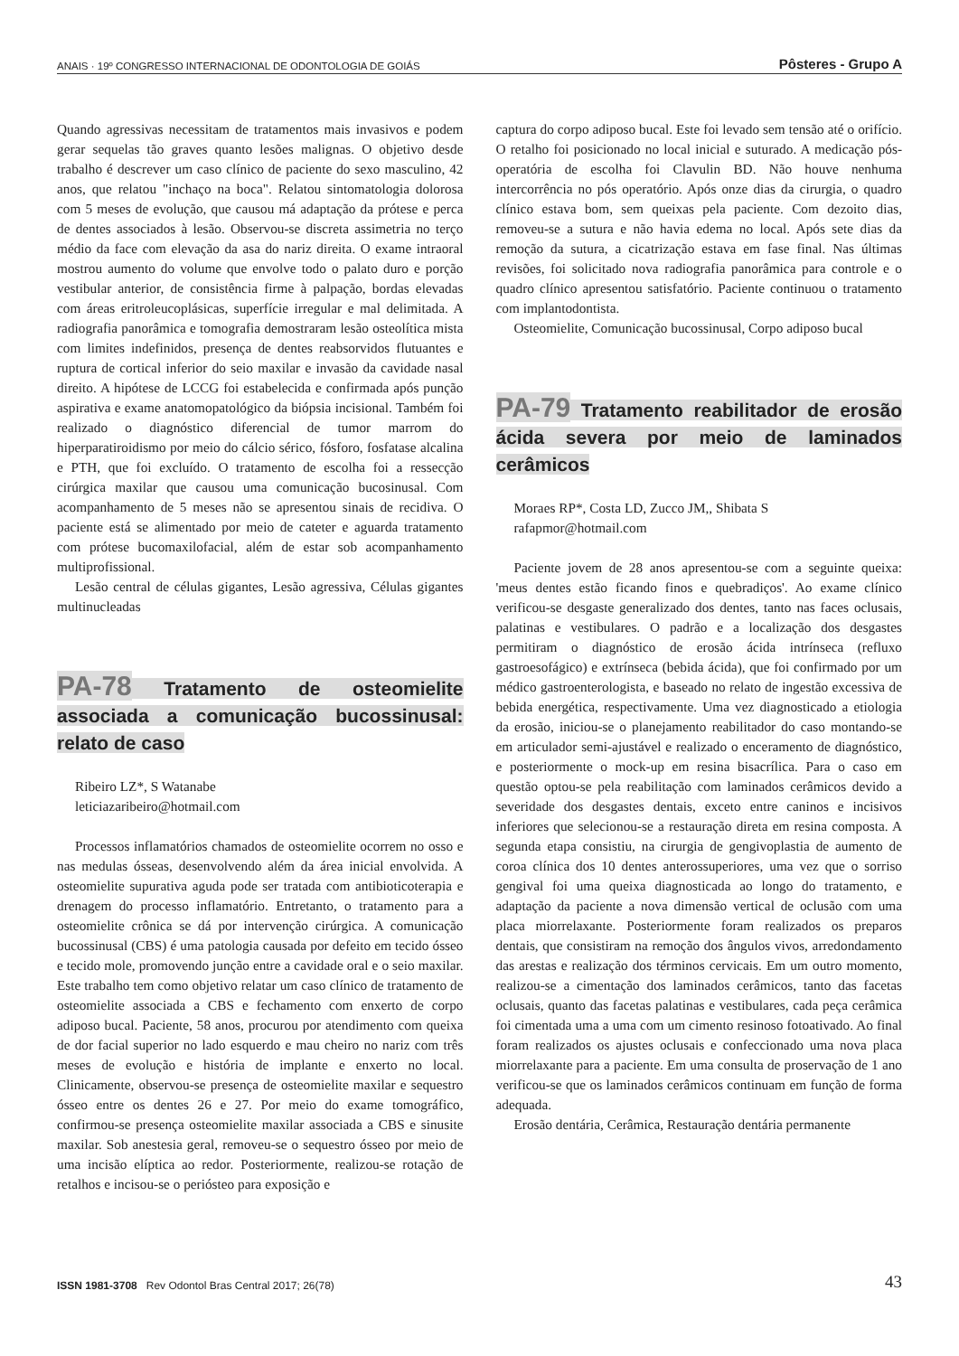ANAIS · 19º CONGRESSO INTERNACIONAL DE ODONTOLOGIA DE GOIÁS Pôsteres - Grupo A
Quando agressivas necessitam de tratamentos mais invasivos e podem gerar sequelas tão graves quanto lesões malignas. O objetivo desde trabalho é descrever um caso clínico de paciente do sexo masculino, 42 anos, que relatou "inchaço na boca". Relatou sintomatologia dolorosa com 5 meses de evolução, que causou má adaptação da prótese e perca de dentes associados à lesão. Observou-se discreta assimetria no terço médio da face com elevação da asa do nariz direita. O exame intraoral mostrou aumento do volume que envolve todo o palato duro e porção vestibular anterior, de consistência firme à palpação, bordas elevadas com áreas eritroleucoplásicas, superfície irregular e mal delimitada. A radiografia panorâmica e tomografia demostraram lesão osteolítica mista com limites indefinidos, presença de dentes reabsorvidos flutuantes e ruptura de cortical inferior do seio maxilar e invasão da cavidade nasal direito. A hipótese de LCCG foi estabelecida e confirmada após punção aspirativa e exame anatomopatológico da biópsia incisional. Também foi realizado o diagnóstico diferencial de tumor marrom do hiperparatiroidismo por meio do cálcio sérico, fósforo, fosfatase alcalina e PTH, que foi excluído. O tratamento de escolha foi a ressecção cirúrgica maxilar que causou uma comunicação bucosinusal. Com acompanhamento de 5 meses não se apresentou sinais de recidiva. O paciente está se alimentado por meio de cateter e aguarda tratamento com prótese bucomaxilofacial, além de estar sob acompanhamento multiprofissional.
Lesão central de células gigantes, Lesão agressiva, Células gigantes multinucleadas
PA-78 Tratamento de osteomielite associada a comunicação bucossinusal: relato de caso
Ribeiro LZ*, S Watanabe
leticiazaribeiro@hotmail.com
Processos inflamatórios chamados de osteomielite ocorrem no osso e nas medulas ósseas, desenvolvendo além da área inicial envolvida. A osteomielite supurativa aguda pode ser tratada com antibioticoterapia e drenagem do processo inflamatório. Entretanto, o tratamento para a osteomielite crônica se dá por intervenção cirúrgica. A comunicação bucossinusal (CBS) é uma patologia causada por defeito em tecido ósseo e tecido mole, promovendo junção entre a cavidade oral e o seio maxilar. Este trabalho tem como objetivo relatar um caso clínico de tratamento de osteomielite associada a CBS e fechamento com enxerto de corpo adiposo bucal. Paciente, 58 anos, procurou por atendimento com queixa de dor facial superior no lado esquerdo e mau cheiro no nariz com três meses de evolução e história de implante e enxerto no local. Clinicamente, observou-se presença de osteomielite maxilar e sequestro ósseo entre os dentes 26 e 27. Por meio do exame tomográfico, confirmou-se presença osteomielite maxilar associada a CBS e sinusite maxilar. Sob anestesia geral, removeu-se o sequestro ósseo por meio de uma incisão elíptica ao redor. Posteriormente, realizou-se rotação de retalhos e incisou-se o periósteo para exposição e
captura do corpo adiposo bucal. Este foi levado sem tensão até o orifício. O retalho foi posicionado no local inicial e suturado. A medicação pós-operatória de escolha foi Clavulin BD. Não houve nenhuma intercorrência no pós operatório. Após onze dias da cirurgia, o quadro clínico estava bom, sem queixas pela paciente. Com dezoito dias, removeu-se a sutura e não havia edema no local. Após sete dias da remoção da sutura, a cicatrização estava em fase final. Nas últimas revisões, foi solicitado nova radiografia panorâmica para controle e o quadro clínico apresentou satisfatório. Paciente continuou o tratamento com implantodontista.
Osteomielite, Comunicação bucossinusal, Corpo adiposo bucal
PA-79 Tratamento reabilitador de erosão ácida severa por meio de laminados cerâmicos
Moraes RP*, Costa LD, Zucco JM,, Shibata S
rafapmor@hotmail.com
Paciente jovem de 28 anos apresentou-se com a seguinte queixa: 'meus dentes estão ficando finos e quebradiços'. Ao exame clínico verificou-se desgaste generalizado dos dentes, tanto nas faces oclusais, palatinas e vestibulares. O padrão e a localização dos desgastes permitiram o diagnóstico de erosão ácida intrínseca (refluxo gastroesofágico) e extrínseca (bebida ácida), que foi confirmado por um médico gastroenterologista, e baseado no relato de ingestão excessiva de bebida energética, respectivamente. Uma vez diagnosticado a etiologia da erosão, iniciou-se o planejamento reabilitador do caso montando-se em articulador semi-ajustável e realizado o enceramento de diagnóstico, e posteriormente o mock-up em resina bisacrílica. Para o caso em questão optou-se pela reabilitação com laminados cerâmicos devido a severidade dos desgastes dentais, exceto entre caninos e incisivos inferiores que selecionou-se a restauração direta em resina composta. A segunda etapa consistiu, na cirurgia de gengivoplastia de aumento de coroa clínica dos 10 dentes anterossuperiores, uma vez que o sorriso gengival foi uma queixa diagnosticada ao longo do tratamento, e adaptação da paciente a nova dimensão vertical de oclusão com uma placa miorrelaxante. Posteriormente foram realizados os preparos dentais, que consistiram na remoção dos ângulos vivos, arredondamento das arestas e realização dos términos cervicais. Em um outro momento, realizou-se a cimentação dos laminados cerâmicos, tanto das facetas oclusais, quanto das facetas palatinas e vestibulares, cada peça cerâmica foi cimentada uma a uma com um cimento resinoso fotoativado. Ao final foram realizados os ajustes oclusais e confeccionado uma nova placa miorrelaxante para a paciente. Em uma consulta de proservação de 1 ano verificou-se que os laminados cerâmicos continuam em função de forma adequada.
Erosão dentária, Cerâmica, Restauração dentária permanente
ISSN 1981-3708 Rev Odontol Bras Central 2017; 26(78) 43